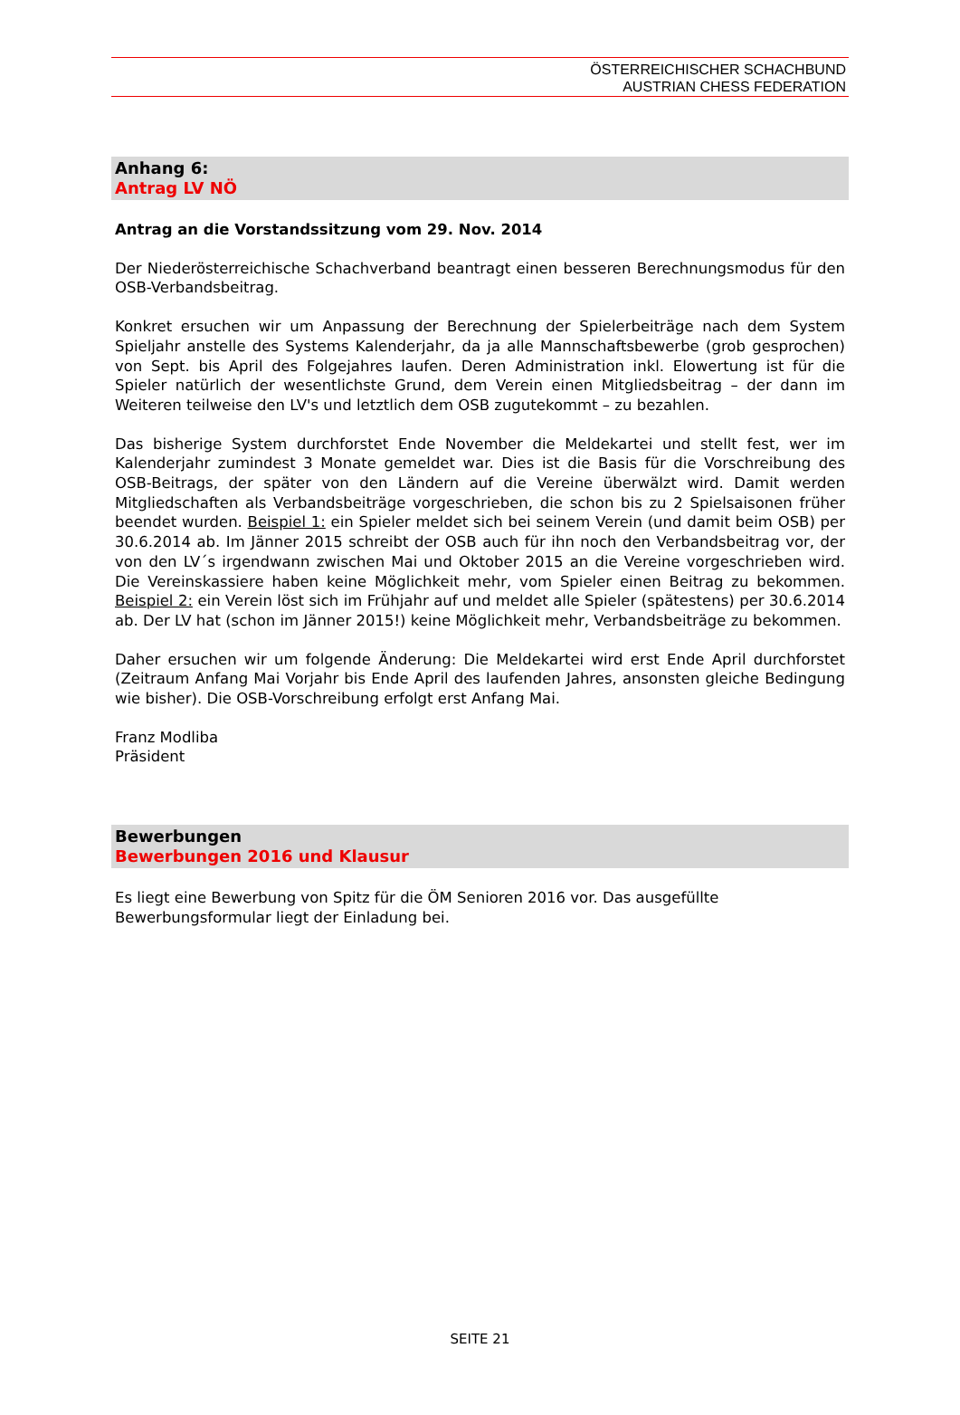ÖSTERREICHISCHER SCHACHBUND
AUSTRIAN CHESS FEDERATION
Anhang 6:
Antrag LV NÖ
Antrag an die Vorstandssitzung vom 29. Nov. 2014
Der Niederösterreichische Schachverband beantragt einen besseren Berechnungsmodus für den OSB-Verbandsbeitrag.
Konkret ersuchen wir um Anpassung der Berechnung der Spielerbeiträge nach dem System Spieljahr anstelle des Systems Kalenderjahr, da ja alle Mannschaftsbewerbe (grob gesprochen) von Sept. bis April des Folgejahres laufen. Deren Administration inkl. Elowertung ist für die Spieler natürlich der wesentlichste Grund, dem Verein einen Mitgliedsbeitrag – der dann im Weiteren teilweise den LV's und letztlich dem OSB zugutekommt – zu bezahlen.
Das bisherige System durchforstet Ende November die Meldekartei und stellt fest, wer im Kalenderjahr zumindest 3 Monate gemeldet war. Dies ist die Basis für die Vorschreibung des OSB-Beitrags, der später von den Ländern auf die Vereine überwälzt wird. Damit werden Mitgliedschaften als Verbandsbeiträge vorgeschrieben, die schon bis zu 2 Spielsaisonen früher beendet wurden. Beispiel 1: ein Spieler meldet sich bei seinem Verein (und damit beim OSB) per 30.6.2014 ab. Im Jänner 2015 schreibt der OSB auch für ihn noch den Verbandsbeitrag vor, der von den LV´s irgendwann zwischen Mai und Oktober 2015 an die Vereine vorgeschrieben wird. Die Vereinskassiere haben keine Möglichkeit mehr, vom Spieler einen Beitrag zu bekommen. Beispiel 2: ein Verein löst sich im Frühjahr auf und meldet alle Spieler (spätestens) per 30.6.2014 ab. Der LV hat (schon im Jänner 2015!) keine Möglichkeit mehr, Verbandsbeiträge zu bekommen.
Daher ersuchen wir um folgende Änderung: Die Meldekartei wird erst Ende April durchforstet (Zeitraum Anfang Mai Vorjahr bis Ende April des laufenden Jahres, ansonsten gleiche Bedingung wie bisher). Die OSB-Vorschreibung erfolgt erst Anfang Mai.
Franz Modliba
Präsident
Bewerbungen
Bewerbungen 2016 und Klausur
Es liegt eine Bewerbung von Spitz für die ÖM Senioren 2016 vor. Das ausgefüllte Bewerbungsformular liegt der Einladung bei.
SEITE 21